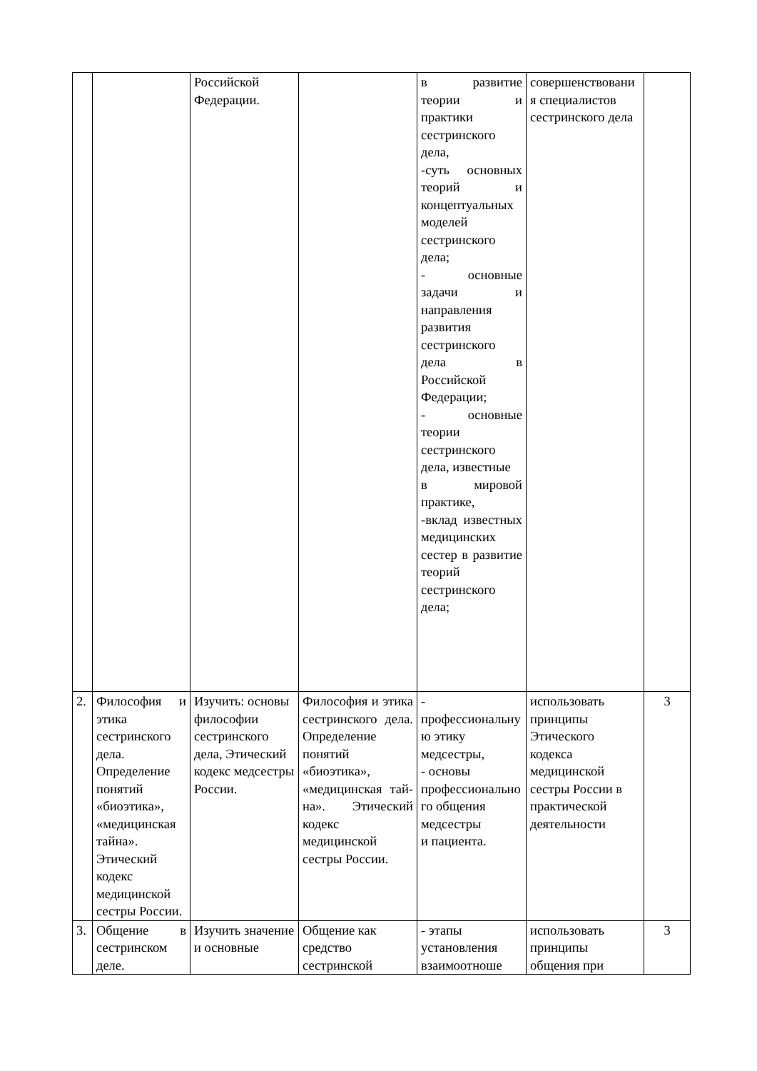| | | Российской Федерации. | | в развитие теории и практики сестринского дела, -суть основных теорий и концептуальных моделей сестринского дела; - основные задачи и направления развития сестринского дела в Российской Федерации; - основные теории сестринского дела, известные в мировой практике, -вклад известных медицинских сестер в развитие теорий сестринского дела; | совершенствования специалистов сестринского дела | |
| 2. | Философия и этика сестринского дела. Определение понятий «биоэтика», «медицинская тайна». Этический кодекс медицинской сестры России. | Изучить: основы философии сестринского дела, Этический кодекс медсестры России. | Философия и этика сестринского дела. Определение понятий «биоэтика», «медицинская тай-на». Этический кодекс медицинской сестры России. | - профессиональную этику медсестры, - основы профессионального общения медсестры и пациента. | использовать принципы Этического кодекса медицинской сестры России в практической деятельности | 3 |
| 3. | Общение в сестринском деле. | Изучить значение и основные | Общение как средство сестринской | - этапы установления взаимоотноше | использовать принципы общения при | 3 |